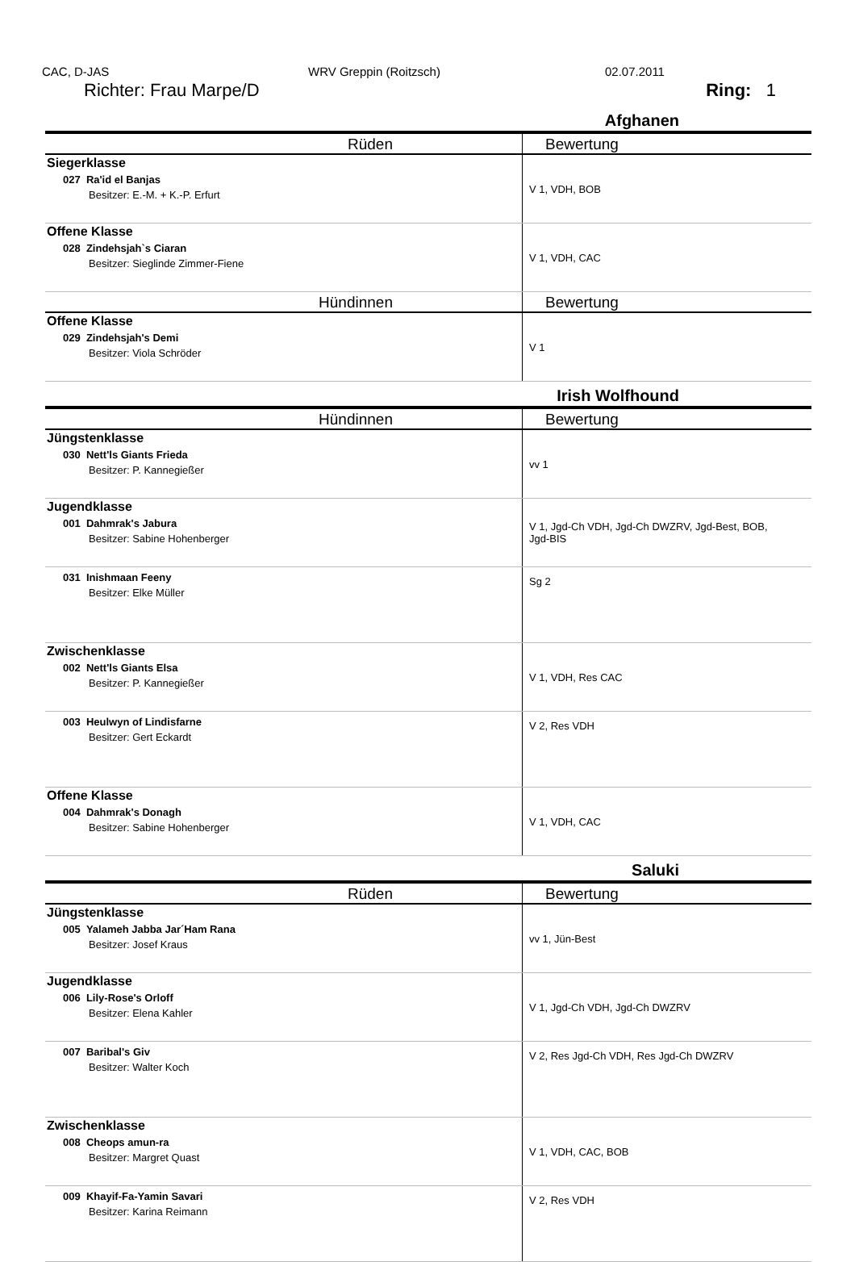CAC, D-JAS WRV Greppin (Roitzsch) 02.07.2011
Richter: Frau Marpe/D Ring: 1
Afghanen
| Rüden | Bewertung |
| --- | --- |
| Siegerklasse 027 Ra'id el Banjas Besitzer: E.-M. + K.-P. Erfurt | V 1, VDH, BOB |
| Offene Klasse 028 Zindehsjah`s Ciaran Besitzer: Sieglinde Zimmer-Fiene | V 1, VDH, CAC |
| Hündinnen | Bewertung |
| Offene Klasse 029 Zindehsjah's Demi Besitzer: Viola Schröder | V 1 |
Irish Wolfhound
| Hündinnen | Bewertung |
| --- | --- |
| Jüngstenklasse 030 Nett'ls Giants Frieda Besitzer: P. Kannegießer | vv 1 |
| Jugendklasse 001 Dahmrak's Jabura Besitzer: Sabine Hohenberger | V 1, Jgd-Ch VDH, Jgd-Ch DWZRV, Jgd-Best, BOB, Jgd-BIS |
| 031 Inishmaan Feeny Besitzer: Elke Müller | Sg 2 |
| Zwischenklasse 002 Nett'ls Giants Elsa Besitzer: P. Kannegießer | V 1, VDH, Res CAC |
| 003 Heulwyn of Lindisfarne Besitzer: Gert Eckardt | V 2, Res VDH |
| Offene Klasse 004 Dahmrak's Donagh Besitzer: Sabine Hohenberger | V 1, VDH, CAC |
Saluki
| Rüden | Bewertung |
| --- | --- |
| Jüngstenklasse 005 Yalameh Jabba Jar´Ham Rana Besitzer: Josef Kraus | vv 1, Jün-Best |
| Jugendklasse 006 Lily-Rose's Orloff Besitzer: Elena Kahler | V 1, Jgd-Ch VDH, Jgd-Ch DWZRV |
| 007 Baribal's Giv Besitzer: Walter Koch | V 2, Res Jgd-Ch VDH, Res Jgd-Ch DWZRV |
| Zwischenklasse 008 Cheops amun-ra Besitzer: Margret Quast | V 1, VDH, CAC, BOB |
| 009 Khayif-Fa-Yamin Savari Besitzer: Karina Reimann | V 2, Res VDH |